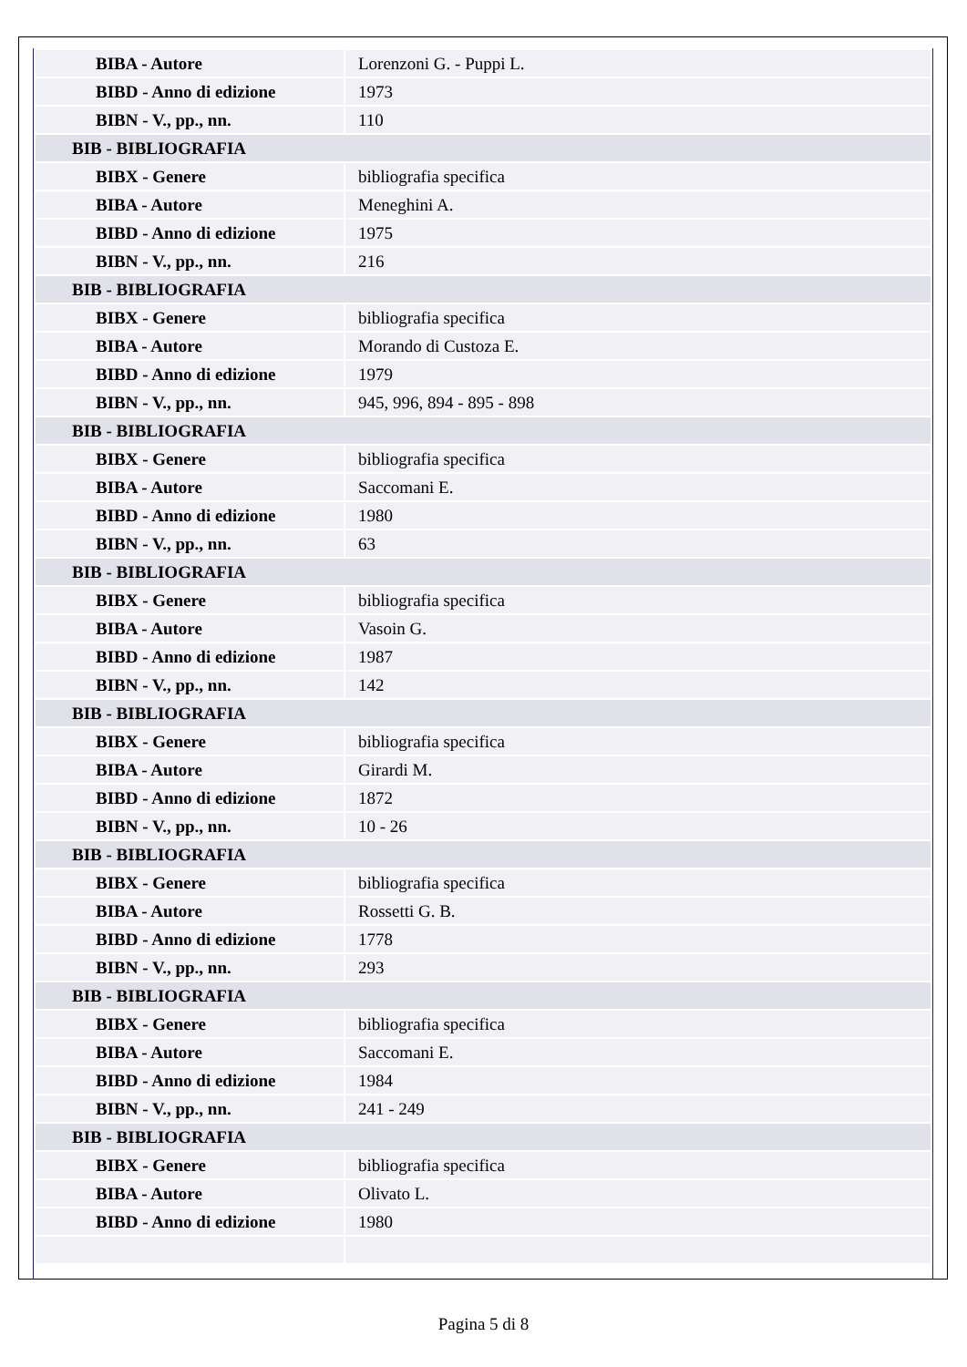| BIBA - Autore | Lorenzoni G. - Puppi L. |
| BIBD - Anno di edizione | 1973 |
| BIBN - V., pp., nn. | 110 |
| BIB - BIBLIOGRAFIA | |
| BIBX - Genere | bibliografia specifica |
| BIBA - Autore | Meneghini A. |
| BIBD - Anno di edizione | 1975 |
| BIBN - V., pp., nn. | 216 |
| BIB - BIBLIOGRAFIA | |
| BIBX - Genere | bibliografia specifica |
| BIBA - Autore | Morando di Custoza E. |
| BIBD - Anno di edizione | 1979 |
| BIBN - V., pp., nn. | 945, 996, 894 - 895 - 898 |
| BIB - BIBLIOGRAFIA | |
| BIBX - Genere | bibliografia specifica |
| BIBA - Autore | Saccomani E. |
| BIBD - Anno di edizione | 1980 |
| BIBN - V., pp., nn. | 63 |
| BIB - BIBLIOGRAFIA | |
| BIBX - Genere | bibliografia specifica |
| BIBA - Autore | Vasoin G. |
| BIBD - Anno di edizione | 1987 |
| BIBN - V., pp., nn. | 142 |
| BIB - BIBLIOGRAFIA | |
| BIBX - Genere | bibliografia specifica |
| BIBA - Autore | Girardi M. |
| BIBD - Anno di edizione | 1872 |
| BIBN - V., pp., nn. | 10 - 26 |
| BIB - BIBLIOGRAFIA | |
| BIBX - Genere | bibliografia specifica |
| BIBA - Autore | Rossetti G. B. |
| BIBD - Anno di edizione | 1778 |
| BIBN - V., pp., nn. | 293 |
| BIB - BIBLIOGRAFIA | |
| BIBX - Genere | bibliografia specifica |
| BIBA - Autore | Saccomani E. |
| BIBD - Anno di edizione | 1984 |
| BIBN - V., pp., nn. | 241 - 249 |
| BIB - BIBLIOGRAFIA | |
| BIBX - Genere | bibliografia specifica |
| BIBA - Autore | Olivato L. |
| BIBD - Anno di edizione | 1980 |
Pagina 5 di 8